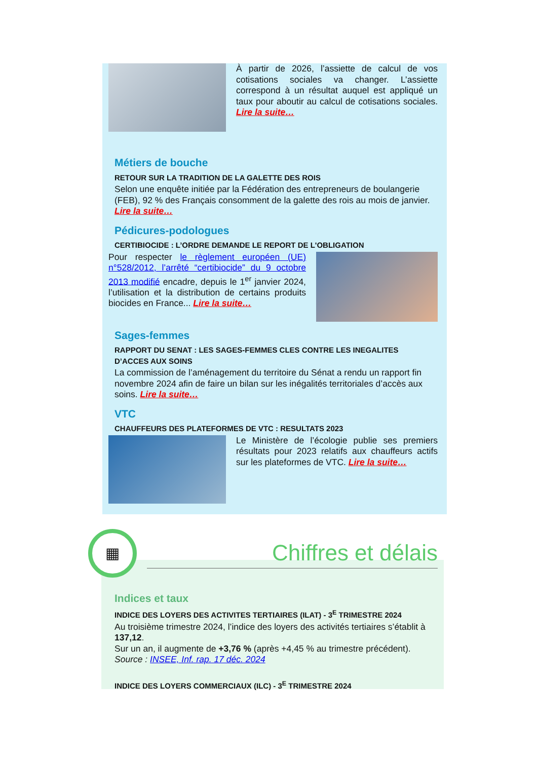À partir de 2026, l’assiette de calcul de vos cotisations sociales va changer. L’assiette correspond à un résultat auquel est appliqué un taux pour aboutir au calcul de cotisations sociales. Lire la suite…
Métiers de bouche
RETOUR SUR LA TRADITION DE LA GALETTE DES ROIS
Selon une enquête initiée par la Fédération des entrepreneurs de boulangerie (FEB), 92 % des Français consomment de la galette des rois au mois de janvier. Lire la suite…
Pédicures-podologues
CERTIBIOCIDE : L’ORDRE DEMANDE LE REPORT DE L'OBLIGATION
Pour respecter le règlement européen (UE) n°528/2012, l’arrêté “certibiocide” du 9 octobre 2013 modifié encadre, depuis le 1<sup>er</sup> janvier 2024, l’utilisation et la distribution de certains produits biocides en France... Lire la suite…
Sages-femmes
RAPPORT DU SENAT : LES SAGES-FEMMES CLES CONTRE LES INEGALITES D’ACCES AUX SOINS
La commission de l’aménagement du territoire du Sénat a rendu un rapport fin novembre 2024 afin de faire un bilan sur les inégalités territoriales d’accès aux soins. Lire la suite…
VTC
CHAUFFEURS DES PLATEFORMES DE VTC : RESULTATS 2023
Le Ministère de l’écologie publie ses premiers résultats pour 2023 relatifs aux chauffeurs actifs sur les plateformes de VTC. Lire la suite…
▦
Chiffres et délais
Indices et taux
INDICE DES LOYERS DES ACTIVITES TERTIAIRES (ILAT) - 3<sup>E</sup> TRIMESTRE 2024
Au troisième trimestre 2024, l’indice des loyers des activités tertiaires s’établit à 137,12.
Sur un an, il augmente de +3,76 % (après +4,45 % au trimestre précédent).
Source : INSEE, Inf. rap. 17 déc. 2024
INDICE DES LOYERS COMMERCIAUX (ILC) - 3<sup>E</sup> TRIMESTRE 2024